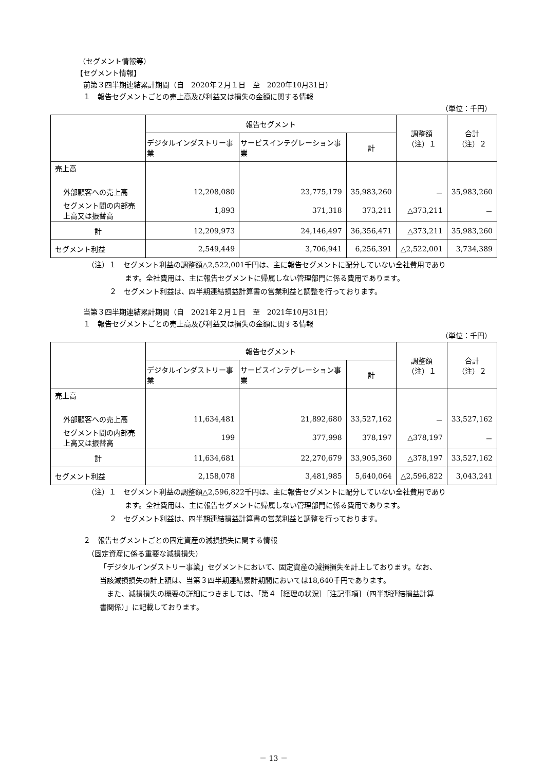（セグメント情報等）
【セグメント情報】
前第３四半期連結累計期間（自　2020年２月１日　至　2020年10月31日）
１　報告セグメントごとの売上高及び利益又は損失の金額に関する情報
（単位：千円）
| | 報告セグメント | | | 調整額 （注）１ | 合計 （注）２ |
| --- | --- | --- | --- | --- | --- |
| | デジタルインダストリー事業 | サービスインテグレーション事業 | 計 | | |
| 売上高 | | | | | |
| 外部顧客への売上高 | 12,208,080 | 23,775,179 | 35,983,260 | － | 35,983,260 |
| セグメント間の内部売上高又は振替高 | 1,893 | 371,318 | 373,211 | △373,211 | － |
| 計 | 12,209,973 | 24,146,497 | 36,356,471 | △373,211 | 35,983,260 |
| セグメント利益 | 2,549,449 | 3,706,941 | 6,256,391 | △2,522,001 | 3,734,389 |
（注）１　セグメント利益の調整額△2,522,001千円は、主に報告セグメントに配分していない全社費用であり
ます。全社費用は、主に報告セグメントに帰属しない管理部門に係る費用であります。
２　セグメント利益は、四半期連結損益計算書の営業利益と調整を行っております。
当第３四半期連結累計期間（自　2021年２月１日　至　2021年10月31日）
１　報告セグメントごとの売上高及び利益又は損失の金額に関する情報
（単位：千円）
| | 報告セグメント | | | 調整額 （注）１ | 合計 （注）２ |
| --- | --- | --- | --- | --- | --- |
| | デジタルインダストリー事業 | サービスインテグレーション事業 | 計 | | |
| 売上高 | | | | | |
| 外部顧客への売上高 | 11,634,481 | 21,892,680 | 33,527,162 | － | 33,527,162 |
| セグメント間の内部売上高又は振替高 | 199 | 377,998 | 378,197 | △378,197 | － |
| 計 | 11,634,681 | 22,270,679 | 33,905,360 | △378,197 | 33,527,162 |
| セグメント利益 | 2,158,078 | 3,481,985 | 5,640,064 | △2,596,822 | 3,043,241 |
（注）１　セグメント利益の調整額△2,596,822千円は、主に報告セグメントに配分していない全社費用であり
ます。全社費用は、主に報告セグメントに帰属しない管理部門に係る費用であります。
２　セグメント利益は、四半期連結損益計算書の営業利益と調整を行っております。
２　報告セグメントごとの固定資産の減損損失に関する情報
（固定資産に係る重要な減損損失）
「デジタルインダストリー事業」セグメントにおいて、固定資産の減損損失を計上しております。なお、
当該減損損失の計上額は、当第３四半期連結累計期間においては18,640千円であります。
また、減損損失の概要の詳細につきましては、「第４［経理の状況］［注記事項］（四半期連結損益計算
書関係）」に記載しております。
－ 13 －